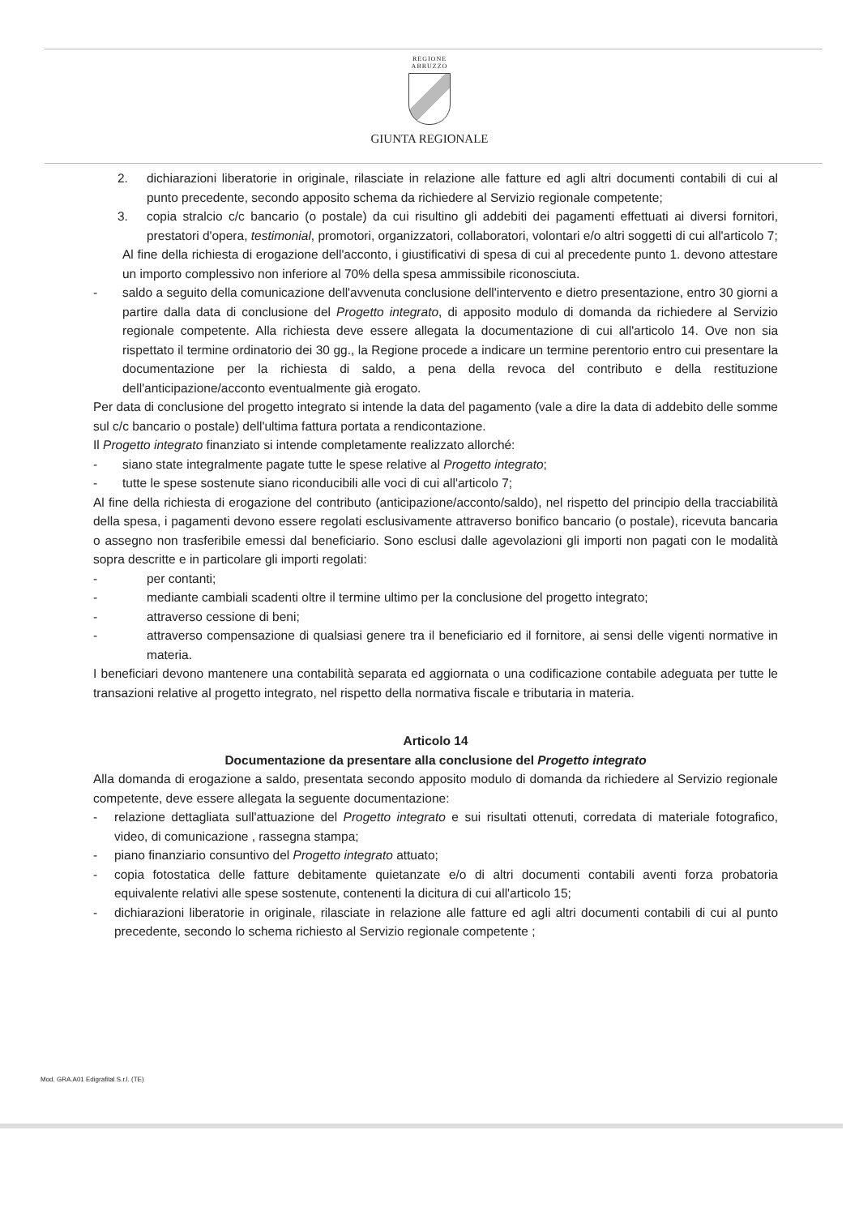REGIONE
ABRUZZO
GIUNTA REGIONALE
2. dichiarazioni liberatorie in originale, rilasciate in relazione alle fatture ed agli altri documenti contabili di cui al punto precedente, secondo apposito schema da richiedere al Servizio regionale competente;
3. copia stralcio c/c bancario (o postale) da cui risultino gli addebiti dei pagamenti effettuati ai diversi fornitori, prestatori d'opera, testimonial, promotori, organizzatori, collaboratori, volontari e/o altri soggetti di cui all'articolo 7;
Al fine della richiesta di erogazione dell'acconto, i giustificativi di spesa di cui al precedente punto 1. devono attestare un importo complessivo non inferiore al 70% della spesa ammissibile riconosciuta.
- saldo a seguito della comunicazione dell'avvenuta conclusione dell'intervento e dietro presentazione, entro 30 giorni a partire dalla data di conclusione del Progetto integrato, di apposito modulo di domanda da richiedere al Servizio regionale competente. Alla richiesta deve essere allegata la documentazione di cui all'articolo 14. Ove non sia rispettato il termine ordinatorio dei 30 gg., la Regione procede a indicare un termine perentorio entro cui presentare la documentazione per la richiesta di saldo, a pena della revoca del contributo e della restituzione dell'anticipazione/acconto eventualmente già erogato.
Per data di conclusione del progetto integrato si intende la data del pagamento (vale a dire la data di addebito delle somme sul c/c bancario o postale) dell'ultima fattura portata a rendicontazione.
Il Progetto integrato finanziato si intende completamente realizzato allorché:
- siano state integralmente pagate tutte le spese relative al Progetto integrato;
- tutte le spese sostenute siano riconducibili alle voci di cui all'articolo 7;
Al fine della richiesta di erogazione del contributo (anticipazione/acconto/saldo), nel rispetto del principio della tracciabilità della spesa, i pagamenti devono essere regolati esclusivamente attraverso bonifico bancario (o postale), ricevuta bancaria o assegno non trasferibile emessi dal beneficiario. Sono esclusi dalle agevolazioni gli importi non pagati con le modalità sopra descritte e in particolare gli importi regolati:
- per contanti;
- mediante cambiali scadenti oltre il termine ultimo per la conclusione del progetto integrato;
- attraverso cessione di beni;
- attraverso compensazione di qualsiasi genere tra il beneficiario ed il fornitore, ai sensi delle vigenti normative in materia.
I beneficiari devono mantenere una contabilità separata ed aggiornata o una codificazione contabile adeguata per tutte le transazioni relative al progetto integrato, nel rispetto della normativa fiscale e tributaria in materia.
Articolo 14
Documentazione da presentare alla conclusione del Progetto integrato
Alla domanda di erogazione a saldo, presentata secondo apposito modulo di domanda da richiedere al Servizio regionale competente, deve essere allegata la seguente documentazione:
- relazione dettagliata sull'attuazione del Progetto integrato e sui risultati ottenuti, corredata di materiale fotografico, video, di comunicazione , rassegna stampa;
- piano finanziario consuntivo del Progetto integrato attuato;
- copia fotostatica delle fatture debitamente quietanzate e/o di altri documenti contabili aventi forza probatoria equivalente relativi alle spese sostenute, contenenti la dicitura di cui all'articolo 15;
- dichiarazioni liberatorie in originale, rilasciate in relazione alle fatture ed agli altri documenti contabili di cui al punto precedente, secondo lo schema richiesto al Servizio regionale competente ;
Mod. GRA.A01 Edigrafital S.r.l. (TE)